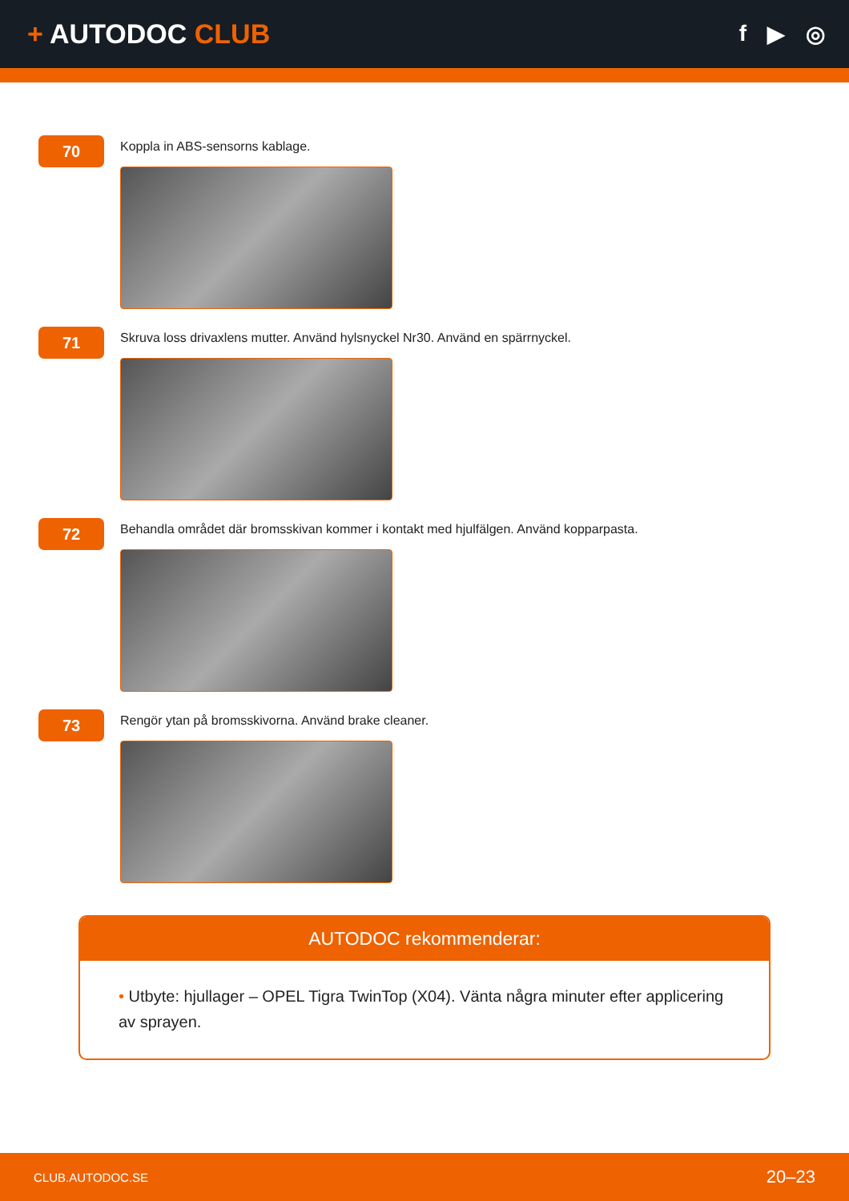+ AUTODOC CLUB
f ▶ ◎
70
Koppla in ABS-sensorns kablage.
71
Skruva loss drivaxlens mutter. Använd hylsnyckel Nr30. Använd en spärrnyckel.
72
Behandla området där bromsskivan kommer i kontakt med hjulfälgen. Använd kopparpasta.
73
Rengör ytan på bromsskivorna. Använd brake cleaner.
AUTODOC rekommenderar:
• Utbyte: hjullager – OPEL Tigra TwinTop (X04). Vänta några minuter efter applicering av sprayen.
CLUB.AUTODOC.SE 20–23